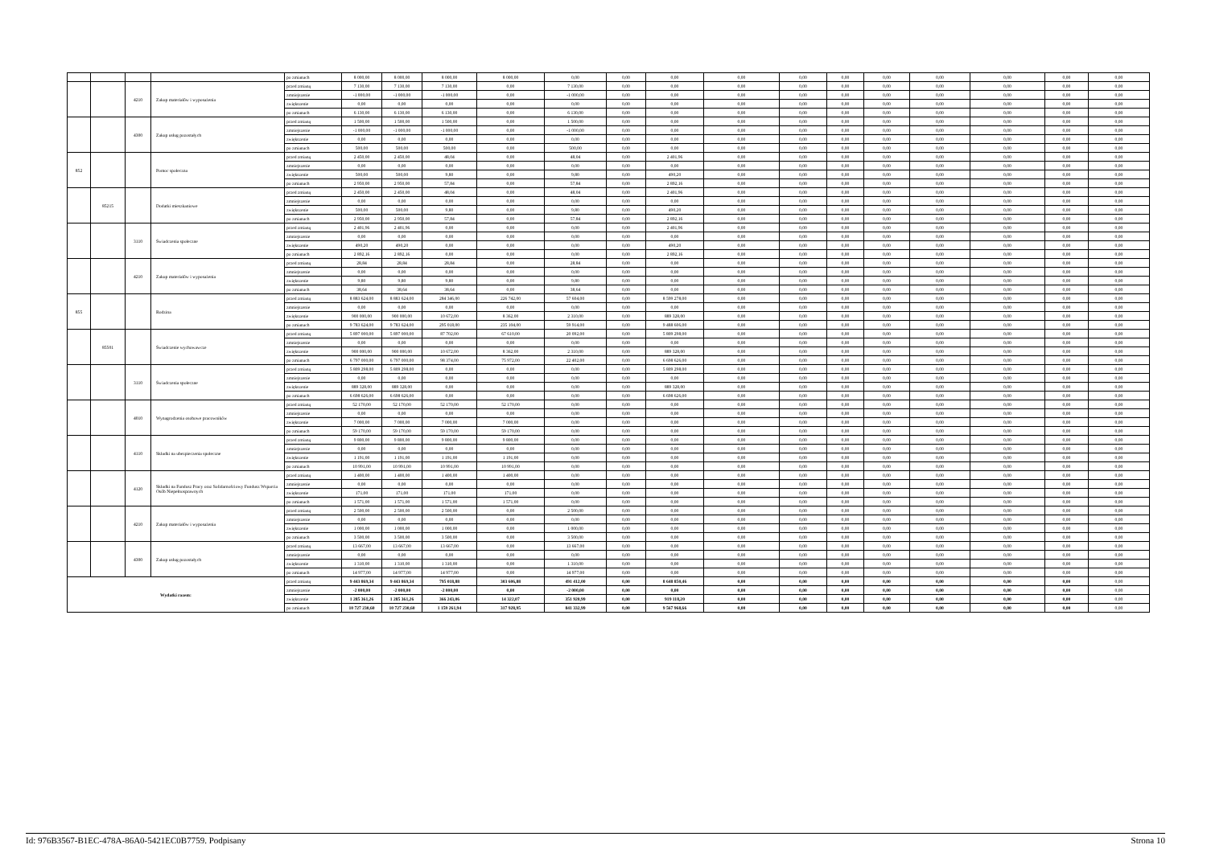| | | | | po zmianach | 8 000,00 | 8 000,00 | 8 000,00 | 8 000,00 | 0,00 | 0,00 | 0,00 | 0,00 | 0,00 | 0,00 | 0,00 | 0,00 | 0,00 | 0,00 | 0,00 |
| | | 4210 | Zakup materiałów i wyposażenia | przed zmianą | 7 130,00 | 7 130,00 | 7 130,00 | 0,00 | 7 130,00 | 0,00 | 0,00 | 0,00 | 0,00 | 0,00 | 0,00 | 0,00 | 0,00 | 0,00 | 0,00 |
| | | | | zmniejszenie | -1 000,00 | -1 000,00 | -1 000,00 | 0,00 | -1 000,00 | 0,00 | 0,00 | 0,00 | 0,00 | 0,00 | 0,00 | 0,00 | 0,00 | 0,00 | 0,00 |
| | | | | zwiększenie | 0,00 | 0,00 | 0,00 | 0,00 | 0,00 | 0,00 | 0,00 | 0,00 | 0,00 | 0,00 | 0,00 | 0,00 | 0,00 | 0,00 | 0,00 |
| | | | | po zmianach | 6 130,00 | 6 130,00 | 6 130,00 | 0,00 | 6 130,00 | 0,00 | 0,00 | 0,00 | 0,00 | 0,00 | 0,00 | 0,00 | 0,00 | 0,00 | 0,00 |
| | | 4300 | Zakup usług pozostałych | przed zmianą | 1 500,00 | 1 500,00 | 1 500,00 | 0,00 | 1 500,00 | 0,00 | 0,00 | 0,00 | 0,00 | 0,00 | 0,00 | 0,00 | 0,00 | 0,00 | 0,00 |
| | | | | zmniejszenie | -1 000,00 | -1 000,00 | -1 000,00 | 0,00 | -1 000,00 | 0,00 | 0,00 | 0,00 | 0,00 | 0,00 | 0,00 | 0,00 | 0,00 | 0,00 | 0,00 |
| | | | | zwiększenie | 0,00 | 0,00 | 0,00 | 0,00 | 0,00 | 0,00 | 0,00 | 0,00 | 0,00 | 0,00 | 0,00 | 0,00 | 0,00 | 0,00 | 0,00 |
| | | | | po zmianach | 500,00 | 500,00 | 500,00 | 0,00 | 500,00 | 0,00 | 0,00 | 0,00 | 0,00 | 0,00 | 0,00 | 0,00 | 0,00 | 0,00 | 0,00 |
| 852 | | | Pomoc społeczna | przed zmianą | 2 450,00 | 2 450,00 | 48,04 | 0,00 | 48,04 | 0,00 | 2 401,96 | 0,00 | 0,00 | 0,00 | 0,00 | 0,00 | 0,00 | 0,00 | 0,00 |
| | | | | zmniejszenie | 0,00 | 0,00 | 0,00 | 0,00 | 0,00 | 0,00 | 0,00 | 0,00 | 0,00 | 0,00 | 0,00 | 0,00 | 0,00 | 0,00 | 0,00 |
| | | | | zwiększenie | 500,00 | 500,00 | 9,80 | 0,00 | 9,80 | 0,00 | 490,20 | 0,00 | 0,00 | 0,00 | 0,00 | 0,00 | 0,00 | 0,00 | 0,00 |
| | | | | po zmianach | 2 950,00 | 2 950,00 | 57,84 | 0,00 | 57,84 | 0,00 | 2 892,16 | 0,00 | 0,00 | 0,00 | 0,00 | 0,00 | 0,00 | 0,00 | 0,00 |
| | 85215 | | Dodatki mieszkaniowe | przed zmianą | 2 450,00 | 2 450,00 | 48,04 | 0,00 | 48,04 | 0,00 | 2 401,96 | 0,00 | 0,00 | 0,00 | 0,00 | 0,00 | 0,00 | 0,00 | 0,00 |
| | | | | zmniejszenie | 0,00 | 0,00 | 0,00 | 0,00 | 0,00 | 0,00 | 0,00 | 0,00 | 0,00 | 0,00 | 0,00 | 0,00 | 0,00 | 0,00 | 0,00 |
| | | | | zwiększenie | 500,00 | 500,00 | 9,80 | 0,00 | 9,80 | 0,00 | 490,20 | 0,00 | 0,00 | 0,00 | 0,00 | 0,00 | 0,00 | 0,00 | 0,00 |
| | | | | po zmianach | 2 950,00 | 2 950,00 | 57,84 | 0,00 | 57,84 | 0,00 | 2 892,16 | 0,00 | 0,00 | 0,00 | 0,00 | 0,00 | 0,00 | 0,00 | 0,00 |
| | | 3110 | Świadczenia społeczne | przed zmianą | 2 401,96 | 2 401,96 | 0,00 | 0,00 | 0,00 | 0,00 | 2 401,96 | 0,00 | 0,00 | 0,00 | 0,00 | 0,00 | 0,00 | 0,00 | 0,00 |
| | | | | zmniejszenie | 0,00 | 0,00 | 0,00 | 0,00 | 0,00 | 0,00 | 0,00 | 0,00 | 0,00 | 0,00 | 0,00 | 0,00 | 0,00 | 0,00 | 0,00 |
| | | | | zwiększenie | 490,20 | 490,20 | 0,00 | 0,00 | 0,00 | 0,00 | 490,20 | 0,00 | 0,00 | 0,00 | 0,00 | 0,00 | 0,00 | 0,00 | 0,00 |
| | | | | po zmianach | 2 892,16 | 2 892,16 | 0,00 | 0,00 | 0,00 | 0,00 | 2 892,16 | 0,00 | 0,00 | 0,00 | 0,00 | 0,00 | 0,00 | 0,00 | 0,00 |
| | | 4210 | Zakup materiałów i wyposażenia | przed zmianą | 28,84 | 28,84 | 28,84 | 0,00 | 28,84 | 0,00 | 0,00 | 0,00 | 0,00 | 0,00 | 0,00 | 0,00 | 0,00 | 0,00 | 0,00 |
| | | | | zmniejszenie | 0,00 | 0,00 | 0,00 | 0,00 | 0,00 | 0,00 | 0,00 | 0,00 | 0,00 | 0,00 | 0,00 | 0,00 | 0,00 | 0,00 | 0,00 |
| | | | | zwiększenie | 9,80 | 9,80 | 9,80 | 0,00 | 9,80 | 0,00 | 0,00 | 0,00 | 0,00 | 0,00 | 0,00 | 0,00 | 0,00 | 0,00 | 0,00 |
| | | | | po zmianach | 38,64 | 38,64 | 38,64 | 0,00 | 38,64 | 0,00 | 0,00 | 0,00 | 0,00 | 0,00 | 0,00 | 0,00 | 0,00 | 0,00 | 0,00 |
| 855 | | | Rodzina | przed zmianą | 8 883 624,00 | 8 883 624,00 | 284 346,00 | 226 742,00 | 57 604,00 | 0,00 | 8 599 278,00 | 0,00 | 0,00 | 0,00 | 0,00 | 0,00 | 0,00 | 0,00 | 0,00 |
| | | | | zmniejszenie | 0,00 | 0,00 | 0,00 | 0,00 | 0,00 | 0,00 | 0,00 | 0,00 | 0,00 | 0,00 | 0,00 | 0,00 | 0,00 | 0,00 | 0,00 |
| | | | | zwiększenie | 900 000,00 | 900 000,00 | 10 672,00 | 8 362,00 | 2 310,00 | 0,00 | 889 328,00 | 0,00 | 0,00 | 0,00 | 0,00 | 0,00 | 0,00 | 0,00 | 0,00 |
| | | | | po zmianach | 9 783 624,00 | 9 783 624,00 | 295 018,00 | 235 104,00 | 59 914,00 | 0,00 | 9 488 606,00 | 0,00 | 0,00 | 0,00 | 0,00 | 0,00 | 0,00 | 0,00 | 0,00 |
| | 85501 | | Świadczenie wychowawcze | przed zmianą | 5 897 000,00 | 5 897 000,00 | 87 702,00 | 67 610,00 | 20 092,00 | 0,00 | 5 809 298,00 | 0,00 | 0,00 | 0,00 | 0,00 | 0,00 | 0,00 | 0,00 | 0,00 |
| | | | | zmniejszenie | 0,00 | 0,00 | 0,00 | 0,00 | 0,00 | 0,00 | 0,00 | 0,00 | 0,00 | 0,00 | 0,00 | 0,00 | 0,00 | 0,00 | 0,00 |
| | | | | zwiększenie | 900 000,00 | 900 000,00 | 10 672,00 | 8 362,00 | 2 310,00 | 0,00 | 889 328,00 | 0,00 | 0,00 | 0,00 | 0,00 | 0,00 | 0,00 | 0,00 | 0,00 |
| | | | | po zmianach | 6 797 000,00 | 6 797 000,00 | 98 374,00 | 75 972,00 | 22 402,00 | 0,00 | 6 698 626,00 | 0,00 | 0,00 | 0,00 | 0,00 | 0,00 | 0,00 | 0,00 | 0,00 |
| | | 3110 | Świadczenia społeczne | przed zmianą | 5 809 298,00 | 5 809 298,00 | 0,00 | 0,00 | 0,00 | 0,00 | 5 809 298,00 | 0,00 | 0,00 | 0,00 | 0,00 | 0,00 | 0,00 | 0,00 | 0,00 |
| | | | | zmniejszenie | 0,00 | 0,00 | 0,00 | 0,00 | 0,00 | 0,00 | 0,00 | 0,00 | 0,00 | 0,00 | 0,00 | 0,00 | 0,00 | 0,00 | 0,00 |
| | | | | zwiększenie | 889 328,00 | 889 328,00 | 0,00 | 0,00 | 0,00 | 0,00 | 889 328,00 | 0,00 | 0,00 | 0,00 | 0,00 | 0,00 | 0,00 | 0,00 | 0,00 |
| | | | | po zmianach | 6 698 626,00 | 6 698 626,00 | 0,00 | 0,00 | 0,00 | 0,00 | 6 698 626,00 | 0,00 | 0,00 | 0,00 | 0,00 | 0,00 | 0,00 | 0,00 | 0,00 |
| | | 4010 | Wynagrodzenia osobowe pracowników | przed zmianą | 52 170,00 | 52 170,00 | 52 170,00 | 52 170,00 | 0,00 | 0,00 | 0,00 | 0,00 | 0,00 | 0,00 | 0,00 | 0,00 | 0,00 | 0,00 | 0,00 |
| | | | | zmniejszenie | 0,00 | 0,00 | 0,00 | 0,00 | 0,00 | 0,00 | 0,00 | 0,00 | 0,00 | 0,00 | 0,00 | 0,00 | 0,00 | 0,00 | 0,00 |
| | | | | zwiększenie | 7 000,00 | 7 000,00 | 7 000,00 | 7 000,00 | 0,00 | 0,00 | 0,00 | 0,00 | 0,00 | 0,00 | 0,00 | 0,00 | 0,00 | 0,00 | 0,00 |
| | | | | po zmianach | 59 170,00 | 59 170,00 | 59 170,00 | 59 170,00 | 0,00 | 0,00 | 0,00 | 0,00 | 0,00 | 0,00 | 0,00 | 0,00 | 0,00 | 0,00 | 0,00 |
| | | 4110 | Składki na ubezpieczenia społeczne | przed zmianą | 9 800,00 | 9 800,00 | 9 800,00 | 9 800,00 | 0,00 | 0,00 | 0,00 | 0,00 | 0,00 | 0,00 | 0,00 | 0,00 | 0,00 | 0,00 | 0,00 |
| | | | | zmniejszenie | 0,00 | 0,00 | 0,00 | 0,00 | 0,00 | 0,00 | 0,00 | 0,00 | 0,00 | 0,00 | 0,00 | 0,00 | 0,00 | 0,00 | 0,00 |
| | | | | zwiększenie | 1 191,00 | 1 191,00 | 1 191,00 | 1 191,00 | 0,00 | 0,00 | 0,00 | 0,00 | 0,00 | 0,00 | 0,00 | 0,00 | 0,00 | 0,00 | 0,00 |
| | | | | po zmianach | 10 991,00 | 10 991,00 | 10 991,00 | 10 991,00 | 0,00 | 0,00 | 0,00 | 0,00 | 0,00 | 0,00 | 0,00 | 0,00 | 0,00 | 0,00 | 0,00 |
| | | 4120 | Składki na Fundusz Pracy oraz Solidarnościowy Fundusz Wsparcia Osób Niepełnosprawnych | przed zmianą | 1 400,00 | 1 400,00 | 1 400,00 | 1 400,00 | 0,00 | 0,00 | 0,00 | 0,00 | 0,00 | 0,00 | 0,00 | 0,00 | 0,00 | 0,00 | 0,00 |
| | | | | zmniejszenie | 0,00 | 0,00 | 0,00 | 0,00 | 0,00 | 0,00 | 0,00 | 0,00 | 0,00 | 0,00 | 0,00 | 0,00 | 0,00 | 0,00 | 0,00 |
| | | | | zwiększenie | 171,00 | 171,00 | 171,00 | 171,00 | 0,00 | 0,00 | 0,00 | 0,00 | 0,00 | 0,00 | 0,00 | 0,00 | 0,00 | 0,00 | 0,00 |
| | | | | po zmianach | 1 571,00 | 1 571,00 | 1 571,00 | 1 571,00 | 0,00 | 0,00 | 0,00 | 0,00 | 0,00 | 0,00 | 0,00 | 0,00 | 0,00 | 0,00 | 0,00 |
| | | 4210 | Zakup materiałów i wyposażenia | przed zmianą | 2 500,00 | 2 500,00 | 2 500,00 | 0,00 | 2 500,00 | 0,00 | 0,00 | 0,00 | 0,00 | 0,00 | 0,00 | 0,00 | 0,00 | 0,00 | 0,00 |
| | | | | zmniejszenie | 0,00 | 0,00 | 0,00 | 0,00 | 0,00 | 0,00 | 0,00 | 0,00 | 0,00 | 0,00 | 0,00 | 0,00 | 0,00 | 0,00 | 0,00 |
| | | | | zwiększenie | 1 000,00 | 1 000,00 | 1 000,00 | 0,00 | 1 000,00 | 0,00 | 0,00 | 0,00 | 0,00 | 0,00 | 0,00 | 0,00 | 0,00 | 0,00 | 0,00 |
| | | | | po zmianach | 3 500,00 | 3 500,00 | 3 500,00 | 0,00 | 3 500,00 | 0,00 | 0,00 | 0,00 | 0,00 | 0,00 | 0,00 | 0,00 | 0,00 | 0,00 | 0,00 |
| | | 4300 | Zakup usług pozostałych | przed zmianą | 13 667,00 | 13 667,00 | 13 667,00 | 0,00 | 13 667,00 | 0,00 | 0,00 | 0,00 | 0,00 | 0,00 | 0,00 | 0,00 | 0,00 | 0,00 | 0,00 |
| | | | | zmniejszenie | 0,00 | 0,00 | 0,00 | 0,00 | 0,00 | 0,00 | 0,00 | 0,00 | 0,00 | 0,00 | 0,00 | 0,00 | 0,00 | 0,00 | 0,00 |
| | | | | zwiększenie | 1 310,00 | 1 310,00 | 1 310,00 | 0,00 | 1 310,00 | 0,00 | 0,00 | 0,00 | 0,00 | 0,00 | 0,00 | 0,00 | 0,00 | 0,00 | 0,00 |
| | | | | po zmianach | 14 977,00 | 14 977,00 | 14 977,00 | 0,00 | 14 977,00 | 0,00 | 0,00 | 0,00 | 0,00 | 0,00 | 0,00 | 0,00 | 0,00 | 0,00 | 0,00 |
| Wydatki razem: | | | | przed zmianą | 9 443 869,34 | 9 443 869,34 | 795 018,88 | 303 606,88 | 491 412,00 | 0,00 | 8 648 850,46 | 0,00 | 0,00 | 0,00 | 0,00 | 0,00 | 0,00 | 0,00 | 0,00 |
| | | | | zmniejszenie | -2 000,00 | -2 000,00 | -2 000,00 | 0,00 | -2 000,00 | 0,00 | 0,00 | 0,00 | 0,00 | 0,00 | 0,00 | 0,00 | 0,00 | 0,00 | 0,00 |
| | | | | zwiększenie | 1 285 361,26 | 1 285 361,26 | 366 243,06 | 14 322,07 | 351 920,99 | 0,00 | 919 118,20 | 0,00 | 0,00 | 0,00 | 0,00 | 0,00 | 0,00 | 0,00 | 0,00 |
| | | | | po zmianach | 10 727 230,60 | 10 727 230,60 | 1 159 261,94 | 317 928,95 | 841 332,99 | 0,00 | 9 567 968,66 | 0,00 | 0,00 | 0,00 | 0,00 | 0,00 | 0,00 | 0,00 | 0,00 |
Id: 976B3567-B1EC-478A-86A0-5421EC0B7759. Podpisany Strona 10